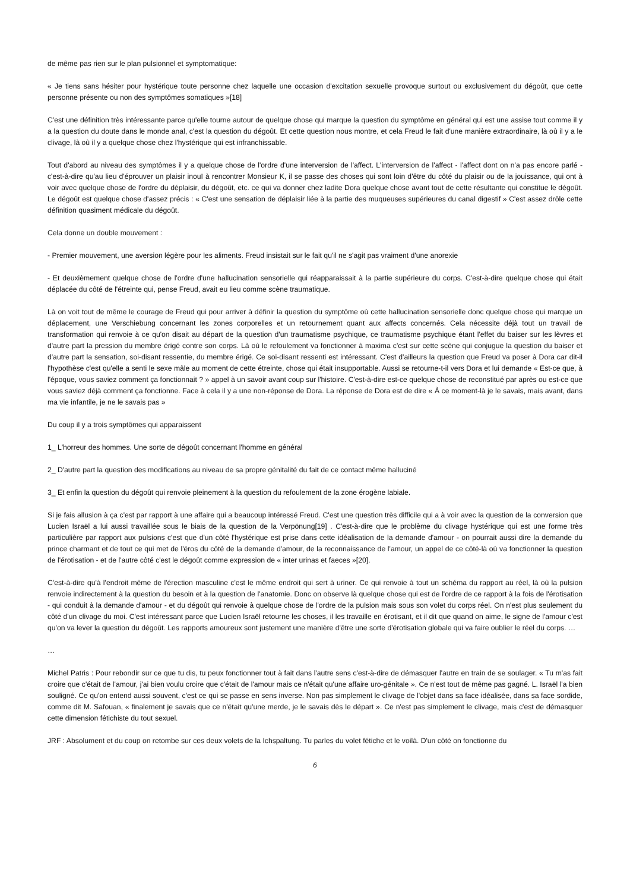de même pas rien sur le plan pulsionnel et symptomatique:
« Je tiens sans hésiter pour hystérique toute personne chez laquelle une occasion d'excitation sexuelle provoque surtout ou exclusivement du dégoût, que cette personne présente ou non des symptômes somatiques »[18]
C'est une définition très intéressante parce qu'elle tourne autour de quelque chose qui marque la question du symptôme en général qui est une assise tout comme il y a la question du doute dans le monde anal, c'est la question du dégoût. Et cette question nous montre, et cela Freud le fait d'une manière extraordinaire, là où il y a le clivage, là où il y a quelque chose chez l'hystérique qui est infranchissable.
Tout d'abord au niveau des symptômes il y a quelque chose de l'ordre d'une interversion de l'affect. L'interversion de l'affect - l'affect dont on n'a pas encore parlé - c'est-à-dire qu'au lieu d'éprouver un plaisir inouï à rencontrer Monsieur K, il se passe des choses qui sont loin d'être du côté du plaisir ou de la jouissance, qui ont à voir avec quelque chose de l'ordre du déplaisir, du dégoût, etc. ce qui va donner chez ladite Dora quelque chose avant tout de cette résultante qui constitue le dégoût. Le dégoût est quelque chose d'assez précis : « C'est une sensation de déplaisir liée à la partie des muqueuses supérieures du canal digestif » C'est assez drôle cette définition quasiment médicale du dégoût.
Cela donne un double mouvement :
- Premier mouvement, une aversion légère pour les aliments. Freud insistait sur le fait qu'il ne s'agit pas vraiment d'une anorexie
- Et deuxièmement quelque chose de l'ordre d'une hallucination sensorielle qui réapparaissait à la partie supérieure du corps. C'est-à-dire quelque chose qui était déplacée du côté de l'étreinte qui, pense Freud, avait eu lieu comme scène traumatique.
Là on voit tout de même le courage de Freud qui pour arriver à définir la question du symptôme où cette hallucination sensorielle donc quelque chose qui marque un déplacement, une Verschiebung concernant les zones corporelles et un retournement quant aux affects concernés. Cela nécessite déjà tout un travail de transformation qui renvoie à ce qu'on disait au départ de la question d'un traumatisme psychique, ce traumatisme psychique étant l'effet du baiser sur les lèvres et d'autre part la pression du membre érigé contre son corps. Là où le refoulement va fonctionner à maxima c'est sur cette scène qui conjugue la question du baiser et d'autre part la sensation, soi-disant ressentie, du membre érigé. Ce soi-disant ressenti est intéressant. C'est d'ailleurs la question que Freud va poser à Dora car dit-il l'hypothèse c'est qu'elle a senti le sexe mâle au moment de cette étreinte, chose qui était insupportable. Aussi se retourne-t-il vers Dora et lui demande « Est-ce que, à l'époque, vous saviez comment ça fonctionnait ? » appel à un savoir avant coup sur l'histoire. C'est-à-dire est-ce quelque chose de reconstitué par après ou est-ce que vous saviez déjà comment ça fonctionne. Face à cela il y a une non-réponse de Dora. La réponse de Dora est de dire « À ce moment-là je le savais, mais avant, dans ma vie infantile, je ne le savais pas »
Du coup il y a trois symptômes qui apparaissent
1_ L'horreur des hommes. Une sorte de dégoût concernant l'homme en général
2_ D'autre part la question des modifications au niveau de sa propre génitalité du fait de ce contact même halluciné
3_ Et enfin la question du dégoût qui renvoie pleinement à la question du refoulement de la zone érogène labiale.
Si je fais allusion à ça c'est par rapport à une affaire qui a beaucoup intéressé Freud. C'est une question très difficile qui a à voir avec la question de la conversion que Lucien Israël a lui aussi travaillée sous le biais de la question de la Verpönung[19] . C'est-à-dire que le problème du clivage hystérique qui est une forme très particulière par rapport aux pulsions c'est que d'un côté l'hystérique est prise dans cette idéalisation de la demande d'amour - on pourrait aussi dire la demande du prince charmant et de tout ce qui met de l'éros du côté de la demande d'amour, de la reconnaissance de l'amour, un appel de ce côté-là où va fonctionner la question de l'érotisation - et de l'autre côté c'est le dégoût comme expression de « inter urinas et faeces »[20].
C'est-à-dire qu'à l'endroit même de l'érection masculine c'est le même endroit qui sert à uriner. Ce qui renvoie à tout un schéma du rapport au réel, là où la pulsion renvoie indirectement à la question du besoin et à la question de l'anatomie. Donc on observe là quelque chose qui est de l'ordre de ce rapport à la fois de l'érotisation - qui conduit à la demande d'amour - et du dégoût qui renvoie à quelque chose de l'ordre de la pulsion mais sous son volet du corps réel. On n'est plus seulement du côté d'un clivage du moi. C'est intéressant parce que Lucien Israël retourne les choses, il les travaille en érotisant, et il dit que quand on aime, le signe de l'amour c'est qu'on va lever la question du dégoût. Les rapports amoureux sont justement une manière d'être une sorte d'érotisation globale qui va faire oublier le réel du corps. …
…
Michel Patris : Pour rebondir sur ce que tu dis, tu peux fonctionner tout à fait dans l'autre sens c'est-à-dire de démasquer l'autre en train de se soulager. « Tu m'as fait croire que c'était de l'amour, j'ai bien voulu croire que c'était de l'amour mais ce n'était qu'une affaire uro-génitale ». Ce n'est tout de même pas gagné. L. Israël l'a bien souligné. Ce qu'on entend aussi souvent, c'est ce qui se passe en sens inverse. Non pas simplement le clivage de l'objet dans sa face idéalisée, dans sa face sordide, comme dit M. Safouan, « finalement je savais que ce n'était qu'une merde, je le savais dès le départ ». Ce n'est pas simplement le clivage, mais c'est de démasquer cette dimension fétichiste du tout sexuel.
JRF : Absolument et du coup on retombe sur ces deux volets de la Ichspaltung. Tu parles du volet fétiche et le voilà. D'un côté on fonctionne du
6